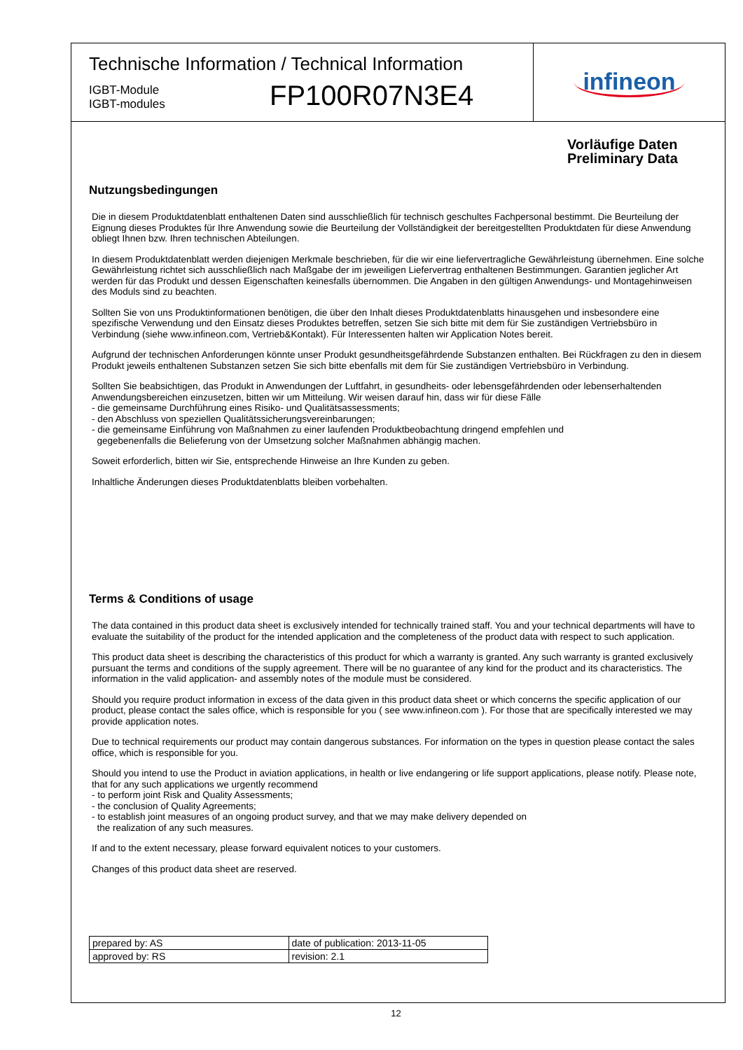Technische Information / Technical Information
IGBT-Module
IGBT-modules
FP100R07N3E4
infineon
Vorläufige Daten
Preliminary Data
Nutzungsbedingungen
Die in diesem Produktdatenblatt enthaltenen Daten sind ausschließlich für technisch geschultes Fachpersonal bestimmt. Die Beurteilung der Eignung dieses Produktes für Ihre Anwendung sowie die Beurteilung der Vollständigkeit der bereitgestellten Produktdaten für diese Anwendung obliegt Ihnen bzw. Ihren technischen Abteilungen.
In diesem Produktdatenblatt werden diejenigen Merkmale beschrieben, für die wir eine liefervertragliche Gewährleistung übernehmen. Eine solche Gewährleistung richtet sich ausschließlich nach Maßgabe der im jeweiligen Liefervertrag enthaltenen Bestimmungen. Garantien jeglicher Art werden für das Produkt und dessen Eigenschaften keinesfalls übernommen. Die Angaben in den gültigen Anwendungs- und Montagehinweisen des Moduls sind zu beachten.
Sollten Sie von uns Produktinformationen benötigen, die über den Inhalt dieses Produktdatenblatts hinausgehen und insbesondere eine spezifische Verwendung und den Einsatz dieses Produktes betreffen, setzen Sie sich bitte mit dem für Sie zuständigen Vertriebsbüro in Verbindung (siehe www.infineon.com, Vertrieb&Kontakt). Für Interessenten halten wir Application Notes bereit.
Aufgrund der technischen Anforderungen könnte unser Produkt gesundheitsgefährdende Substanzen enthalten. Bei Rückfragen zu den in diesem Produkt jeweils enthaltenen Substanzen setzen Sie sich bitte ebenfalls mit dem für Sie zuständigen Vertriebsbüro in Verbindung.
Sollten Sie beabsichtigen, das Produkt in Anwendungen der Luftfahrt, in gesundheits- oder lebensgefährdenden oder lebenserhaltenden Anwendungsbereichen einzusetzen, bitten wir um Mitteilung. Wir weisen darauf hin, dass wir für diese Fälle
- die gemeinsame Durchführung eines Risiko- und Qualitätsassessments;
- den Abschluss von speziellen Qualitätssicherungsvereinbarungen;
- die gemeinsame Einführung von Maßnahmen zu einer laufenden Produktbeobachtung dringend empfehlen und
gegebenenfalls die Belieferung von der Umsetzung solcher Maßnahmen abhängig machen.
Soweit erforderlich, bitten wir Sie, entsprechende Hinweise an Ihre Kunden zu geben.
Inhaltliche Änderungen dieses Produktdatenblatts bleiben vorbehalten.
Terms & Conditions of usage
The data contained in this product data sheet is exclusively intended for technically trained staff. You and your technical departments will have to evaluate the suitability of the product for the intended application and the completeness of the product data with respect to such application.
This product data sheet is describing the characteristics of this product for which a warranty is granted. Any such warranty is granted exclusively pursuant the terms and conditions of the supply agreement. There will be no guarantee of any kind for the product and its characteristics. The information in the valid application- and assembly notes of the module must be considered.
Should you require product information in excess of the data given in this product data sheet or which concerns the specific application of our product, please contact the sales office, which is responsible for you ( see www.infineon.com ). For those that are specifically interested we may provide application notes.
Due to technical requirements our product may contain dangerous substances. For information on the types in question please contact the sales office, which is responsible for you.
Should you intend to use the Product in aviation applications, in health or live endangering or life support applications, please notify. Please note, that for any such applications we urgently recommend
- to perform joint Risk and Quality Assessments;
- the conclusion of Quality Agreements;
- to establish joint measures of an ongoing product survey, and that we may make delivery depended on
the realization of any such measures.
If and to the extent necessary, please forward equivalent notices to your customers.
Changes of this product data sheet are reserved.
| prepared by: AS | date of publication: 2013-11-05 |
| approved by: RS | revision: 2.1 |
12